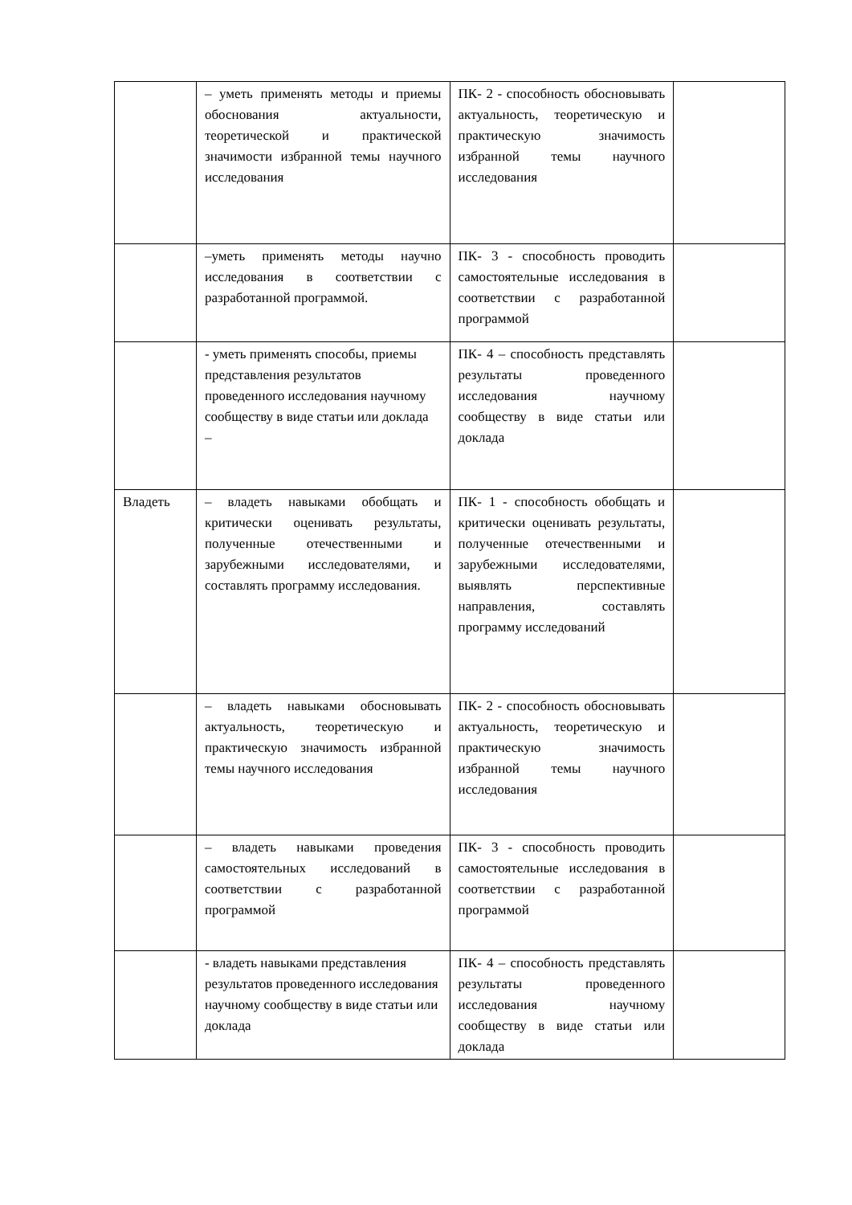| | – уметь применять методы и приемы обоснования актуальности, теоретической и практической значимости избранной темы научного исследования | ПК- 2 - способность обосновывать актуальность, теоретическую и практическую значимость избранной темы научного исследования | |
| | –уметь применять методы научно исследования в соответствии с разработанной программой. | ПК- 3 - способность проводить самостоятельные исследования в соответствии с разработанной программой | |
| | - уметь применять способы, приемы представления результатов проведенного исследования научному сообществу в виде статьи или доклада – | ПК- 4 – способность представлять результаты проведенного исследования научному сообществу в виде статьи или доклада | |
| Владеть | – владеть навыками обобщать и критически оценивать результаты, полученные отечественными и зарубежными исследователями, и составлять программу исследования. | ПК- 1 - способность обобщать и критически оценивать результаты, полученные отечественными и зарубежными исследователями, выявлять перспективные направления, составлять программу исследований | |
| | – владеть навыками обосновывать актуальность, теоретическую и практическую значимость избранной темы научного исследования | ПК- 2 - способность обосновывать актуальность, теоретическую и практическую значимость избранной темы научного исследования | |
| | – владеть навыками проведения самостоятельных исследований в соответствии с разработанной программой | ПК- 3 - способность проводить самостоятельные исследования в соответствии с разработанной программой | |
| | - владеть навыками представления результатов проведенного исследования научному сообществу в виде статьи или доклада | ПК- 4 – способность представлять результаты проведенного исследования научному сообществу в виде статьи или доклада | |